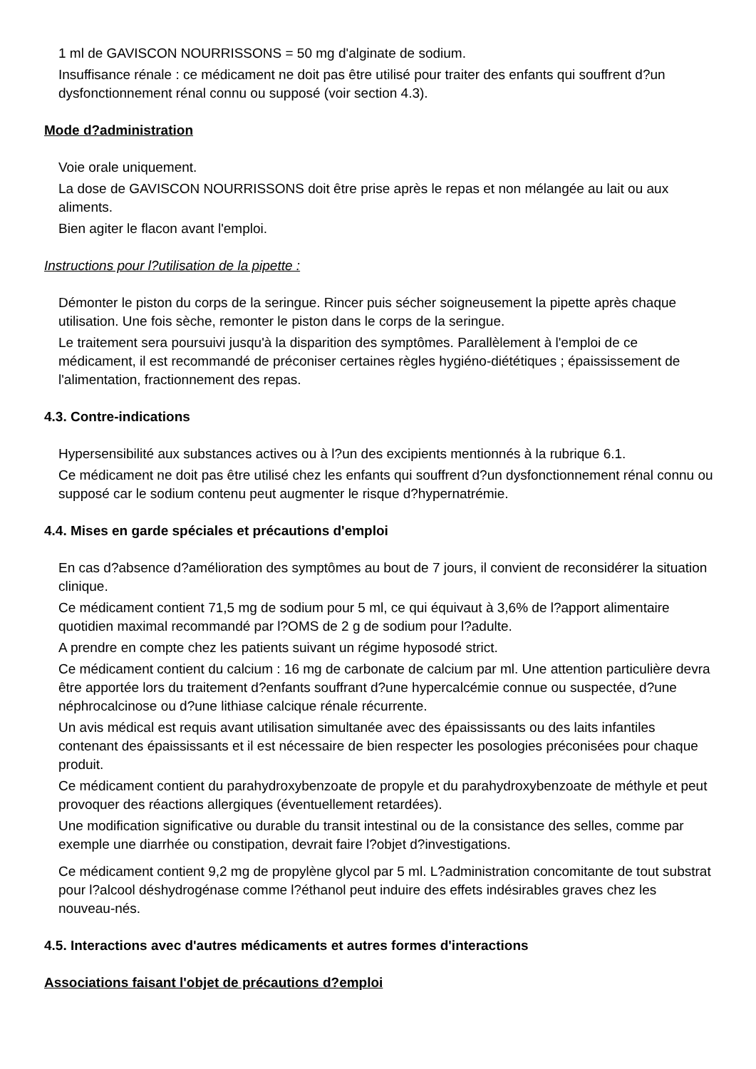1 ml de GAVISCON NOURRISSONS = 50 mg d'alginate de sodium.
Insuffisance rénale : ce médicament ne doit pas être utilisé pour traiter des enfants qui souffrent d?un dysfonctionnement rénal connu ou supposé (voir section 4.3).
Mode d?administration
Voie orale uniquement.
La dose de GAVISCON NOURRISSONS doit être prise après le repas et non mélangée au lait ou aux aliments.
Bien agiter le flacon avant l'emploi.
Instructions pour l?utilisation de la pipette :
Démonter le piston du corps de la seringue. Rincer puis sécher soigneusement la pipette après chaque utilisation. Une fois sèche, remonter le piston dans le corps de la seringue.
Le traitement sera poursuivi jusqu'à la disparition des symptômes. Parallèlement à l'emploi de ce médicament, il est recommandé de préconiser certaines règles hygiéno-diététiques ; épaississement de l'alimentation, fractionnement des repas.
4.3. Contre-indications
Hypersensibilité aux substances actives ou à l?un des excipients mentionnés à la rubrique 6.1.
Ce médicament ne doit pas être utilisé chez les enfants qui souffrent d?un dysfonctionnement rénal connu ou supposé car le sodium contenu peut augmenter le risque d?hypernatrémie.
4.4. Mises en garde spéciales et précautions d'emploi
En cas d?absence d?amélioration des symptômes au bout de 7 jours, il convient de reconsidérer la situation clinique.
Ce médicament contient 71,5 mg de sodium pour 5 ml, ce qui équivaut à 3,6% de l?apport alimentaire quotidien maximal recommandé par l?OMS de 2 g de sodium pour l?adulte.
A prendre en compte chez les patients suivant un régime hyposodé strict.
Ce médicament contient du calcium : 16 mg de carbonate de calcium par ml. Une attention particulière devra être apportée lors du traitement d?enfants souffrant d?une hypercalcémie connue ou suspectée, d?une néphrocalcinose ou d?une lithiase calcique rénale récurrente.
Un avis médical est requis avant utilisation simultanée avec des épaississants ou des laits infantiles contenant des épaississants et il est nécessaire de bien respecter les posologies préconisées pour chaque produit.
Ce médicament contient du parahydroxybenzoate de propyle et du parahydroxybenzoate de méthyle et peut provoquer des réactions allergiques (éventuellement retardées).
Une modification significative ou durable du transit intestinal ou de la consistance des selles, comme par exemple une diarrhée ou constipation, devrait faire l?objet d?investigations.
Ce médicament contient 9,2 mg de propylène glycol par 5 ml. L?administration concomitante de tout substrat pour l?alcool déshydrogénase comme l?éthanol peut induire des effets indésirables graves chez les nouveau-nés.
4.5. Interactions avec d'autres médicaments et autres formes d'interactions
Associations faisant l'objet de précautions d?emploi